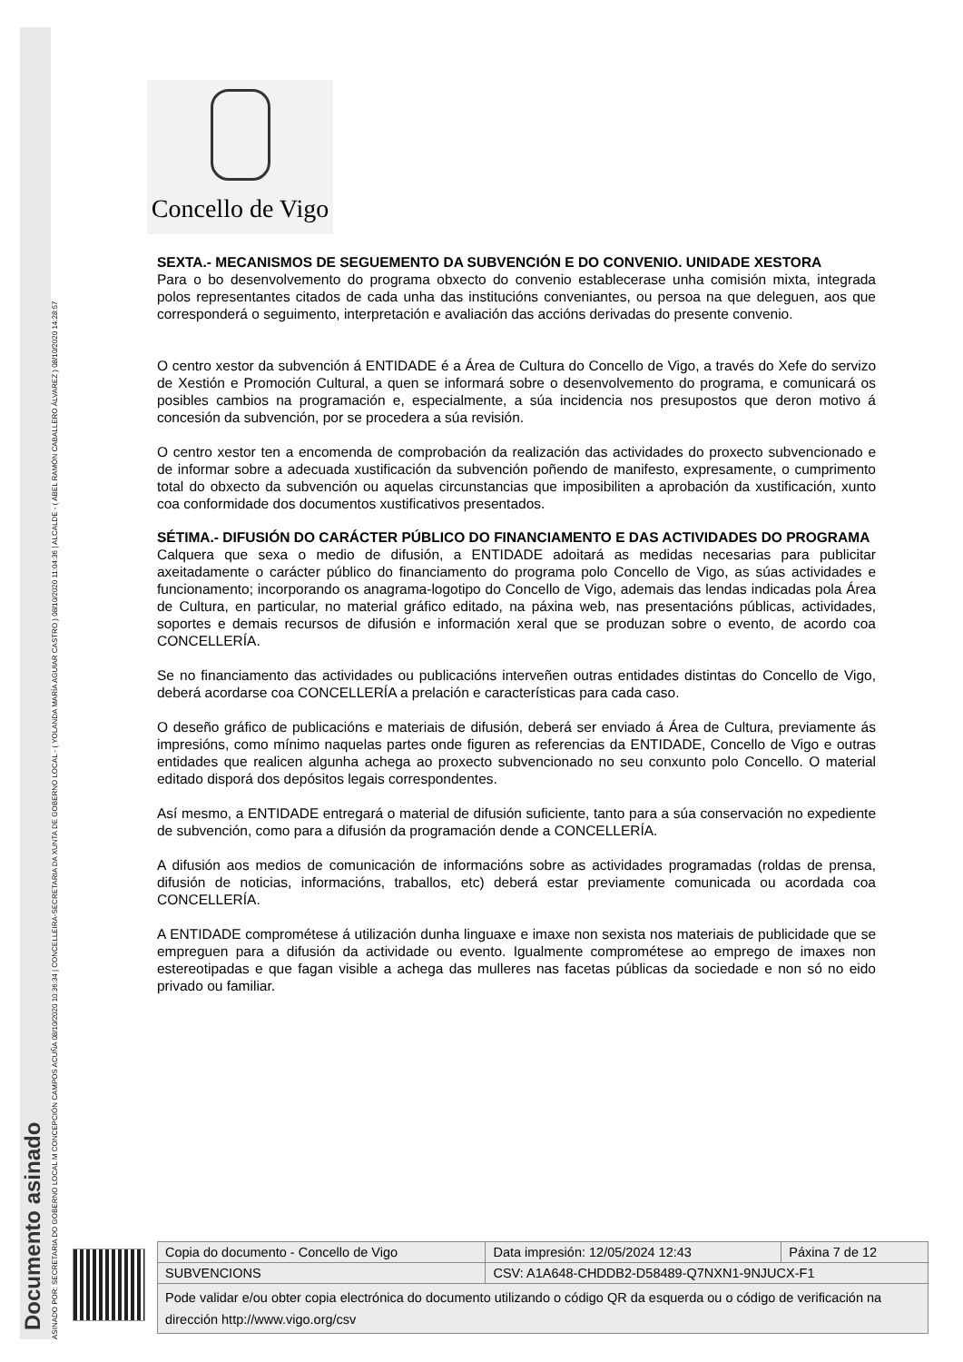Documento asinado
ASINADO POR: SECRETARIA DO GOBERNO LOCAL M CONCEPCIÓN CAMPOS ACUÑA 08/10/2020 10:36:34 | CONCELLEIRA-SECRETARIA DA XUNTA DE GOBERNO LOCAL - ( YOLANDA MARÍA AGUIAR CASTRO ) 08/10/2020 11:04:36 | ALCALDE - ( ABEL RAMÓN CABALLERO ÁLVAREZ ) 08/10/2020 14:28:57
Concello de Vigo
SEXTA.- MECANISMOS DE SEGUEMENTO DA SUBVENCIÓN E DO CONVENIO. UNIDADE XESTORA
Para o bo desenvolvemento do programa obxecto do convenio establecerase unha comisión mixta, integrada polos representantes citados de cada unha das institucións conveniantes, ou persoa na que deleguen, aos que corresponderá o seguimento, interpretación e avaliación das accións derivadas do presente convenio.
O centro xestor da subvención á ENTIDADE é a Área de Cultura do Concello de Vigo, a través do Xefe do servizo de Xestión e Promoción Cultural, a quen se informará sobre o desenvolvemento do programa, e comunicará os posibles cambios na programación e, especialmente, a súa incidencia nos presupostos que deron motivo á concesión da subvención, por se procedera a súa revisión.
O centro xestor ten a encomenda de comprobación da realización das actividades do proxecto subvencionado e de informar sobre a adecuada xustificación da subvención poñendo de manifesto, expresamente, o cumprimento total do obxecto da subvención ou aquelas circunstancias que imposibiliten a aprobación da xustificación, xunto coa conformidade dos documentos xustificativos presentados.
SÉTIMA.- DIFUSIÓN DO CARÁCTER PÚBLICO DO FINANCIAMENTO E DAS ACTIVIDADES DO PROGRAMA
Calquera que sexa o medio de difusión, a ENTIDADE adoitará as medidas necesarias para publicitar axeitadamente o carácter público do financiamento do programa polo Concello de Vigo, as súas actividades e funcionamento; incorporando os anagrama-logotipo do Concello de Vigo, ademais das lendas indicadas pola Área de Cultura, en particular, no material gráfico editado, na páxina web, nas presentacións públicas, actividades, soportes e demais recursos de difusión e información xeral que se produzan sobre o evento, de acordo coa CONCELLERÍA.
Se no financiamento das actividades ou publicacións interveñen outras entidades distintas do Concello de Vigo, deberá acordarse coa CONCELLERÍA a prelación e características para cada caso.
O deseño gráfico de publicacións e materiais de difusión, deberá ser enviado á Área de Cultura, previamente ás impresións, como mínimo naquelas partes onde figuren as referencias da ENTIDADE, Concello de Vigo e outras entidades que realicen algunha achega ao proxecto subvencionado no seu conxunto polo Concello. O material editado disporá dos depósitos legais correspondentes.
Así mesmo, a ENTIDADE entregará o material de difusión suficiente, tanto para a súa conservación no expediente de subvención, como para a difusión da programación dende a CONCELLERÍA.
A difusión aos medios de comunicación de informacións sobre as actividades programadas (roldas de prensa, difusión de noticias, informacións, traballos, etc) deberá estar previamente comunicada ou acordada coa CONCELLERÍA.
A ENTIDADE comprométese á utilización dunha linguaxe e imaxe non sexista nos materiais de publicidade que se empreguen para a difusión da actividade ou evento. Igualmente comprométese ao emprego de imaxes non estereotipadas e que fagan visible a achega das mulleres nas facetas públicas da sociedade e non só no eido privado ou familiar.
| Copia do documento - Concello de Vigo | Data impresión: 12/05/2024 12:43 | Páxina 7 de 12 |
| SUBVENCIONS | CSV: A1A648-CHDDB2-D58489-Q7NXN1-9NJUCX-F1 | |
| Pode validar e/ou obter copia electrónica do documento utilizando o código QR da esquerda ou o código de verificación na dirección http://www.vigo.org/csv | | |